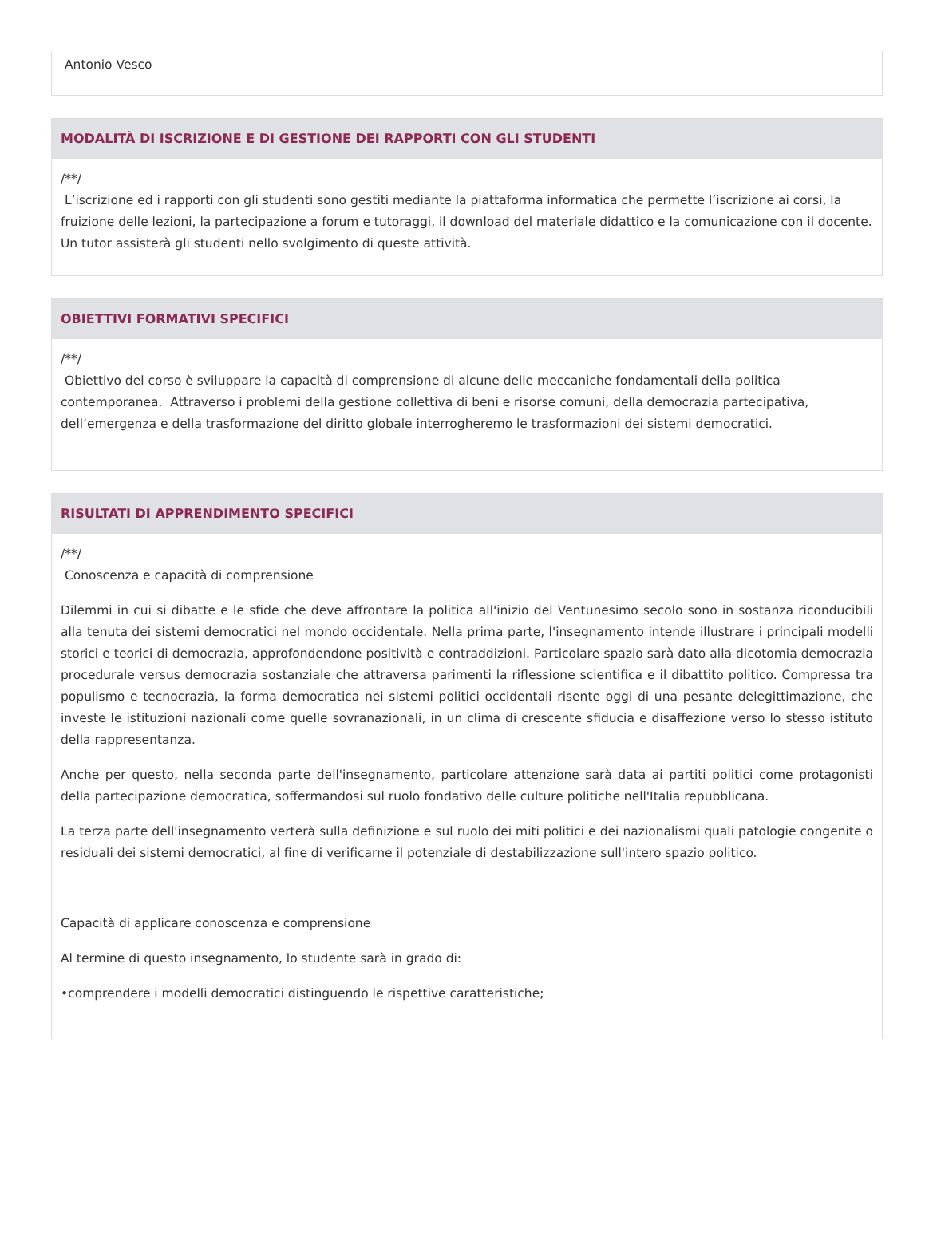Antonio Vesco
MODALITÀ DI ISCRIZIONE E DI GESTIONE DEI RAPPORTI CON GLI STUDENTI
/**/
L’iscrizione ed i rapporti con gli studenti sono gestiti mediante la piattaforma informatica che permette l’iscrizione ai corsi, la fruizione delle lezioni, la partecipazione a forum e tutoraggi, il download del materiale didattico e la comunicazione con il docente. Un tutor assisterà gli studenti nello svolgimento di queste attività.
OBIETTIVI FORMATIVI SPECIFICI
/**/
Obiettivo del corso è sviluppare la capacità di comprensione di alcune delle meccaniche fondamentali della politica contemporanea. Attraverso i problemi della gestione collettiva di beni e risorse comuni, della democrazia partecipativa, dell’emergenza e della trasformazione del diritto globale interrogheremo le trasformazioni dei sistemi democratici.
RISULTATI DI APPRENDIMENTO SPECIFICI
/**/
Conoscenza e capacità di comprensione
Dilemmi in cui si dibatte e le sfide che deve affrontare la politica all'inizio del Ventunesimo secolo sono in sostanza riconducibili alla tenuta dei sistemi democratici nel mondo occidentale. Nella prima parte, l'insegnamento intende illustrare i principali modelli storici e teorici di democrazia, approfondendone positività e contraddizioni. Particolare spazio sarà dato alla dicotomia democrazia procedurale versus democrazia sostanziale che attraversa parimenti la riflessione scientifica e il dibattito politico. Compressa tra populismo e tecnocrazia, la forma democratica nei sistemi politici occidentali risente oggi di una pesante delegittimazione, che investe le istituzioni nazionali come quelle sovranazionali, in un clima di crescente sfiducia e disaffezione verso lo stesso istituto della rappresentanza.
Anche per questo, nella seconda parte dell'insegnamento, particolare attenzione sarà data ai partiti politici come protagonisti della partecipazione democratica, soffermandosi sul ruolo fondativo delle culture politiche nell'Italia repubblicana.
La terza parte dell'insegnamento verterà sulla definizione e sul ruolo dei miti politici e dei nazionalismi quali patologie congenite o residuali dei sistemi democratici, al fine di verificarne il potenziale di destabilizzazione sull'intero spazio politico.
Capacità di applicare conoscenza e comprensione
Al termine di questo insegnamento, lo studente sarà in grado di:
•comprendere i modelli democratici distinguendo le rispettive caratteristiche;